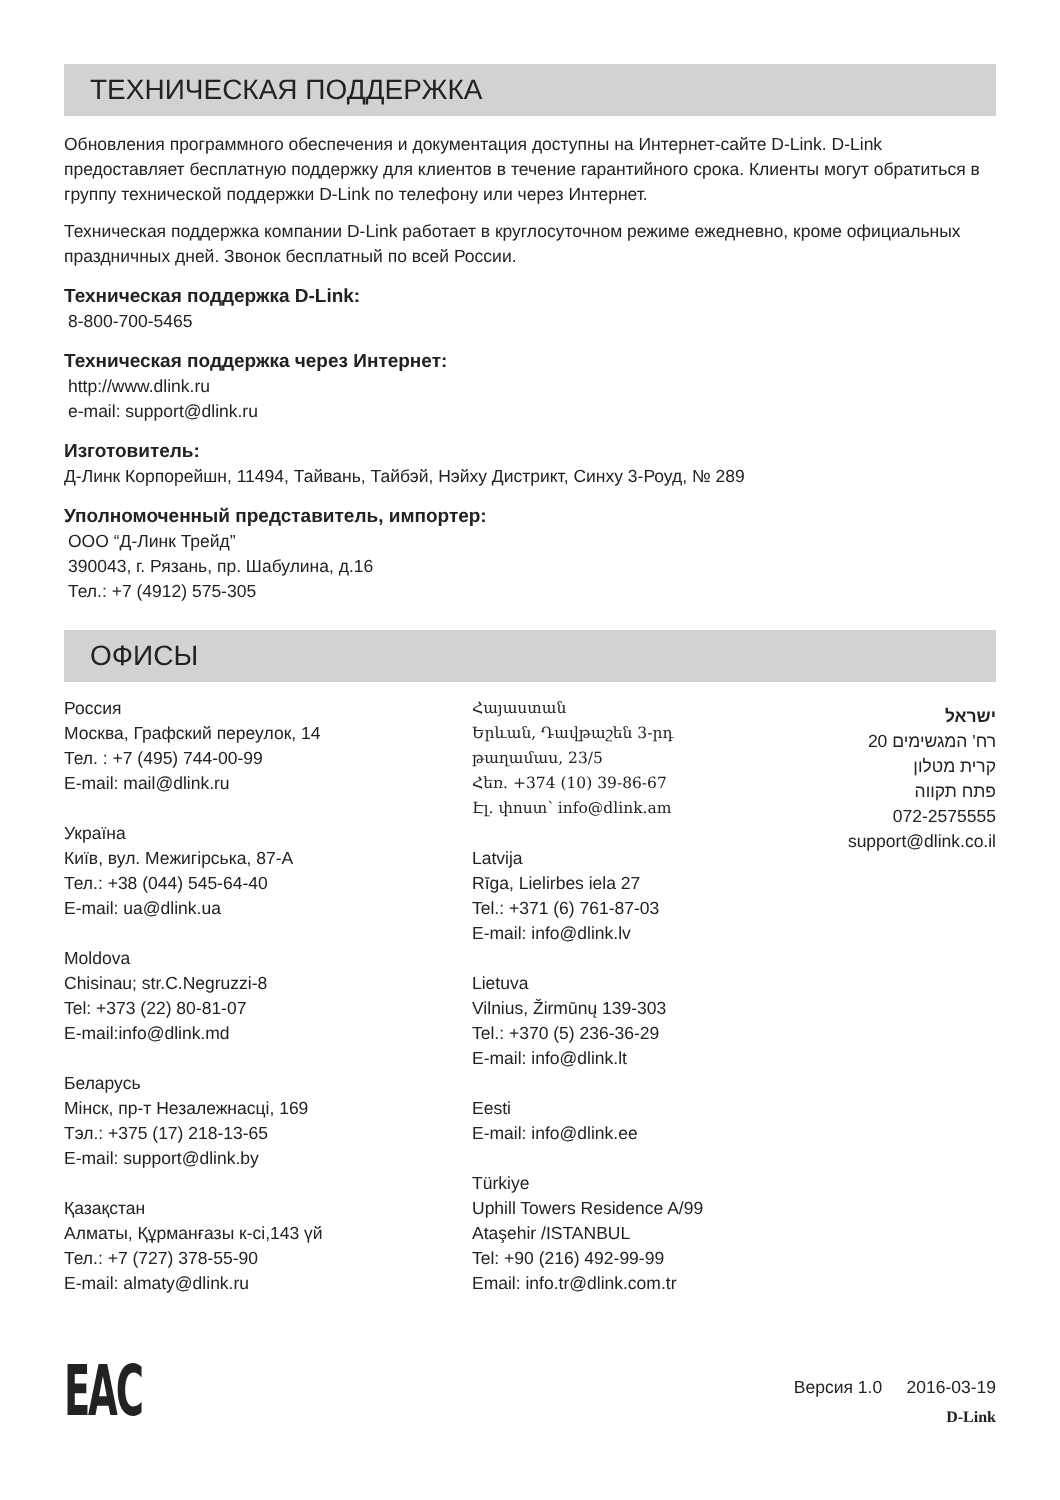ТЕХНИЧЕСКАЯ ПОДДЕРЖКА
Обновления программного обеспечения и документация доступны на Интернет-сайте D-Link. D-Link предоставляет бесплатную поддержку для клиентов в течение гарантийного срока. Клиенты могут обратиться в группу технической поддержки D-Link по телефону или через Интернет.
Техническая поддержка компании D-Link работает в круглосуточном режиме ежедневно, кроме официальных праздничных дней. Звонок бесплатный по всей России.
Техническая поддержка D-Link:
8-800-700-5465
Техническая поддержка через Интернет:
http://www.dlink.ru
e-mail: support@dlink.ru
Изготовитель:
Д-Линк Корпорейшн, 11494, Тайвань, Тайбэй, Нэйху Дистрикт, Синху 3-Роуд, № 289
Уполномоченный представитель, импортер:
ООО “Д-Линк Трейд”
390043, г. Рязань, пр. Шабулина, д.16
Тел.: +7 (4912) 575-305
ОФИСЫ
Россия
Москва, Графский переулок, 14
Тел. : +7 (495) 744-00-99
E-mail: mail@dlink.ru
Україна
Київ, вул. Межигірська, 87-А
Тел.: +38 (044) 545-64-40
E-mail: ua@dlink.ua
Moldova
Chisinau; str.C.Negruzzi-8
Tel: +373 (22) 80-81-07
E-mail:info@dlink.md
Беларусь
Мінск, пр-т Незалежнасці, 169
Тэл.: +375 (17) 218-13-65
E-mail: support@dlink.by
Қазақстан
Алматы, Құрманғазы к-сі,143 үй
Тел.: +7 (727) 378-55-90
E-mail: almaty@dlink.ru
Հայաստան
Երևան, Դավթաշեն 3-րդ
թաղամաս, 23/5
Հեռ. +374 (10) 39-86-67
Էլ. փոստ՝ info@dlink.am
Latvija
Rīga, Lielirbes iela 27
Tel.: +371 (6) 761-87-03
E-mail: info@dlink.lv
Lietuva
Vilnius, Žirmūnų 139-303
Tel.: +370 (5) 236-36-29
E-mail: info@dlink.lt
Eesti
E-mail: info@dlink.ee
Türkiye
Uphill Towers Residence A/99
Ataşehir /ISTANBUL
Tel: +90 (216) 492-99-99
Email: info.tr@dlink.com.tr
ישראל
רח' המגשימים 20
קרית מטלון
פתח תקווה
072-2575555
support@dlink.co.il
EAC
Версия 1.0 2016-03-19
D-Link